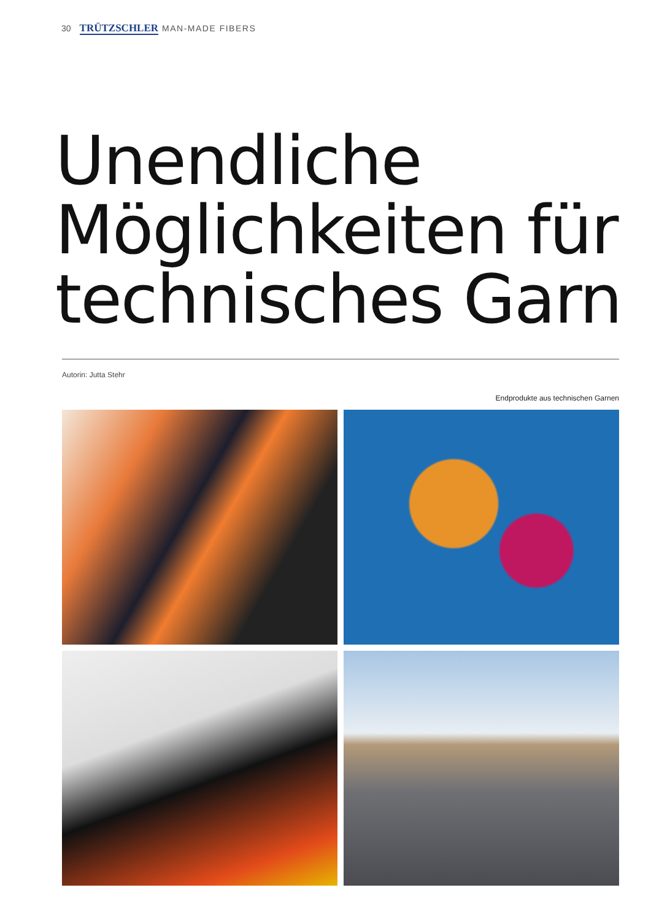30 TRÜTZSCHLER MAN-MADE FIBERS
Unendliche
Möglichkeiten für
technisches Garn
Autorin: Jutta Stehr
Endprodukte aus technischen Garnen